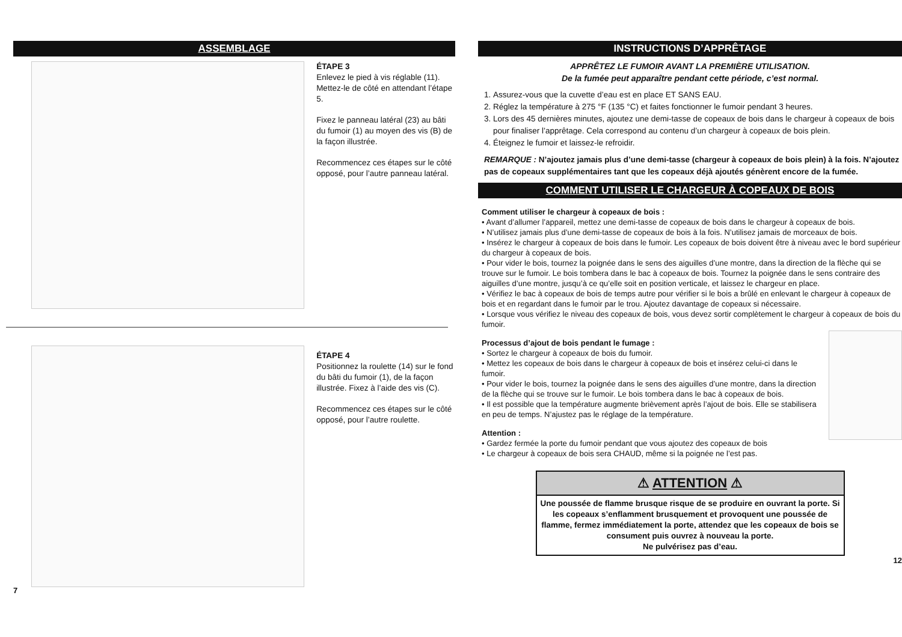ASSEMBLAGE
ÉTAPE 3
Enlevez le pied à vis réglable (11). Mettez-le de côté en attendant l’étape 5.
Fixez le panneau latéral (23) au bâti du fumoir (1) au moyen des vis (B) de la façon illustrée.
Recommencez ces étapes sur le côté opposé, pour l’autre panneau latéral.
ÉTAPE 4
Positionnez la roulette (14) sur le fond du bâti du fumoir (1), de la façon illustrée. Fixez à l’aide des vis (C).
Recommencez ces étapes sur le côté opposé, pour l’autre roulette.
7
INSTRUCTIONS D’APPRÊTAGE
APPRÊTEZ LE FUMOIR AVANT LA PREMIÈRE UTILISATION.
De la fumée peut apparaître pendant cette période, c’est normal.
1. Assurez-vous que la cuvette d’eau est en place ET SANS EAU.
2. Réglez la température à 275 °F (135 °C) et faites fonctionner le fumoir pendant 3 heures.
3. Lors des 45 dernières minutes, ajoutez une demi-tasse de copeaux de bois dans le chargeur à copeaux de bois pour finaliser l’apprêtage. Cela correspond au contenu d’un chargeur à copeaux de bois plein.
4. Éteignez le fumoir et laissez-le refroidir.
REMARQUE : N’ajoutez jamais plus d’une demi-tasse (chargeur à copeaux de bois plein) à la fois. N’ajoutez pas de copeaux supplémentaires tant que les copeaux déjà ajoutés génèrent encore de la fumée.
COMMENT UTILISER LE CHARGEUR À COPEAUX DE BOIS
Comment utiliser le chargeur à copeaux de bois :
• Avant d’allumer l’appareil, mettez une demi-tasse de copeaux de bois dans le chargeur à copeaux de bois.
• N’utilisez jamais plus d’une demi-tasse de copeaux de bois à la fois. N’utilisez jamais de morceaux de bois.
• Insérez le chargeur à copeaux de bois dans le fumoir. Les copeaux de bois doivent être à niveau avec le bord supérieur du chargeur à copeaux de bois.
• Pour vider le bois, tournez la poignée dans le sens des aiguilles d’une montre, dans la direction de la flèche qui se trouve sur le fumoir. Le bois tombera dans le bac à copeaux de bois. Tournez la poignée dans le sens contraire des aiguilles d’une montre, jusqu’à ce qu’elle soit en position verticale, et laissez le chargeur en place.
• Vérifiez le bac à copeaux de bois de temps autre pour vérifier si le bois a brûlé en enlevant le chargeur à copeaux de bois et en regardant dans le fumoir par le trou. Ajoutez davantage de copeaux si nécessaire.
• Lorsque vous vérifiez le niveau des copeaux de bois, vous devez sortir complètement le chargeur à copeaux de bois du fumoir.
Processus d’ajout de bois pendant le fumage :
• Sortez le chargeur à copeaux de bois du fumoir.
• Mettez les copeaux de bois dans le chargeur à copeaux de bois et insérez celui-ci dans le fumoir.
• Pour vider le bois, tournez la poignée dans le sens des aiguilles d’une montre, dans la direction de la flèche qui se trouve sur le fumoir. Le bois tombera dans le bac à copeaux de bois.
• Il est possible que la température augmente brièvement après l’ajout de bois. Elle se stabilisera en peu de temps. N’ajustez pas le réglage de la température.
Attention :
• Gardez fermée la porte du fumoir pendant que vous ajoutez des copeaux de bois
• Le chargeur à copeaux de bois sera CHAUD, même si la poignée ne l’est pas.
⚠ ATTENTION ⚠
Une poussée de flamme brusque risque de se produire en ouvrant la porte. Si les copeaux s’enflamment brusquement et provoquent une poussée de flamme, fermez immédiatement la porte, attendez que les copeaux de bois se consument puis ouvrez à nouveau la porte.
Ne pulvérisez pas d’eau.
12